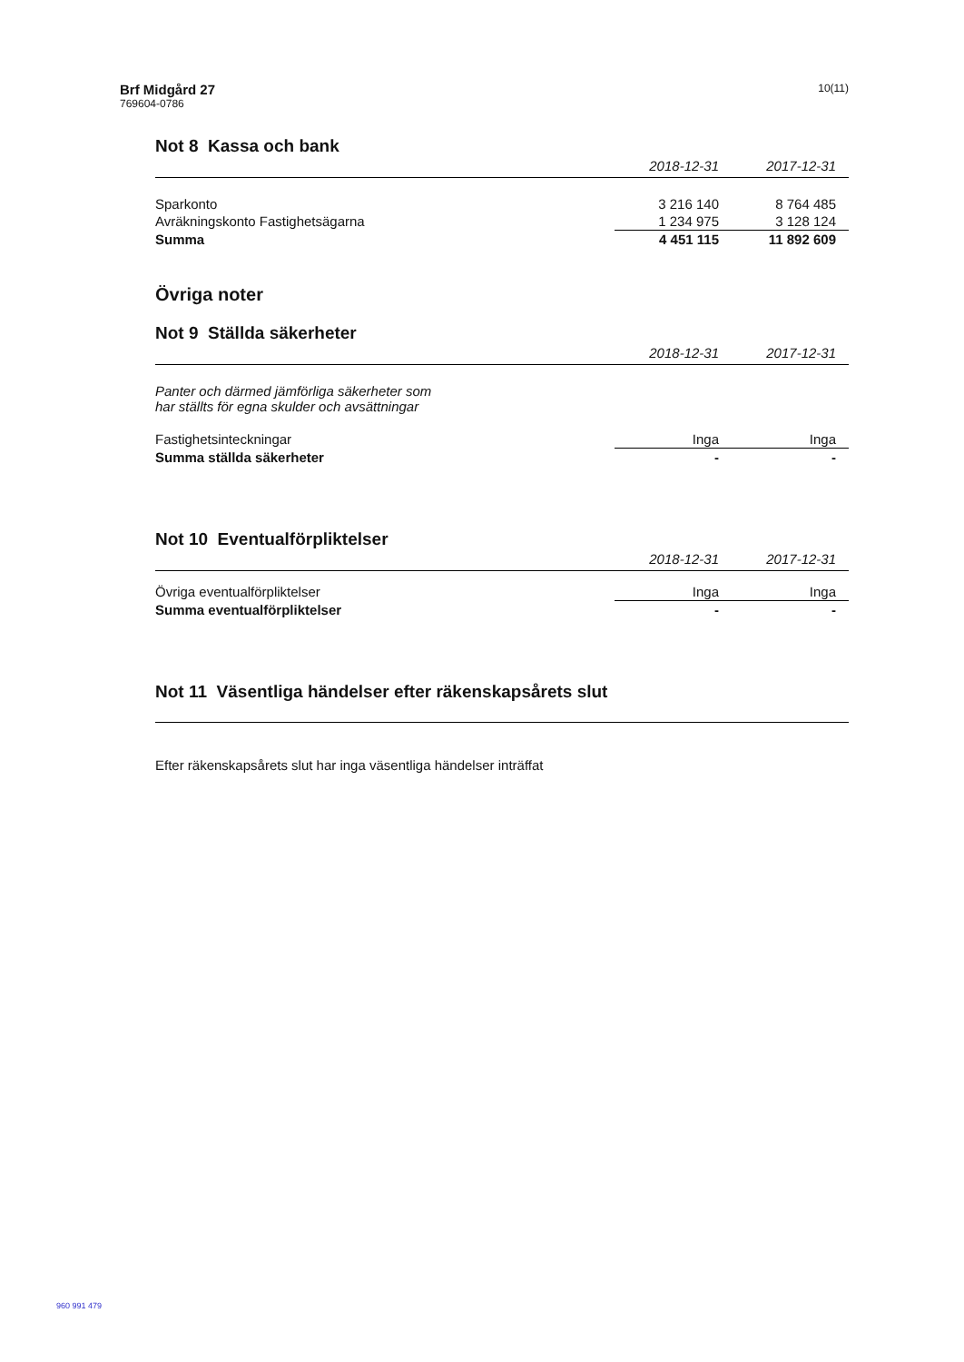Brf Midgård 27
769604-0786
10(11)
Not 8 Kassa och bank
| | 2018-12-31 | 2017-12-31 |
| --- | --- | --- |
| Sparkonto | 3 216 140 | 8 764 485 |
| Avräkningskonto Fastighetsägarna | 1 234 975 | 3 128 124 |
| Summa | 4 451 115 | 11 892 609 |
Övriga noter
Not 9 Ställda säkerheter
| | 2018-12-31 | 2017-12-31 |
| --- | --- | --- |
| Panter och därmed jämförliga säkerheter som har ställts för egna skulder och avsättningar | | |
| Fastighetsinteckningar | Inga | Inga |
| Summa ställda säkerheter | - | - |
Not 10 Eventualförpliktelser
| | 2018-12-31 | 2017-12-31 |
| --- | --- | --- |
| Övriga eventualförpliktelser | Inga | Inga |
| Summa eventualförpliktelser | - | - |
Not 11 Väsentliga händelser efter räkenskapsårets slut
Efter räkenskapsårets slut har inga väsentliga händelser inträffat
960 991 479